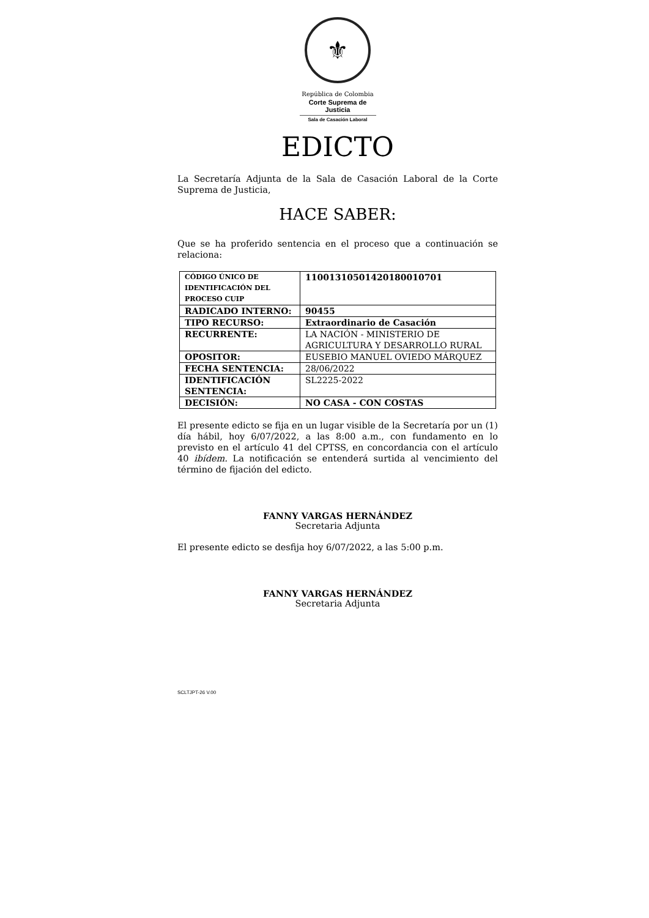⚜
República de Colombia
Corte Suprema de Justicia
Sala de Casación Laboral
EDICTO
La Secretaría Adjunta de la Sala de Casación Laboral de la Corte Suprema de Justicia,
HACE SABER:
Que se ha proferido sentencia en el proceso que a continuación se relaciona:
| CÓDIGO ÚNICO DE IDENTIFICACIÓN DEL PROCESO CUIP | 11001310501420180010701 |
| RADICADO INTERNO: | 90455 |
| TIPO RECURSO: | Extraordinario de Casación |
| RECURRENTE: | LA NACIÓN - MINISTERIO DE AGRICULTURA Y DESARROLLO RURAL |
| OPOSITOR: | EUSEBIO MANUEL OVIEDO MÁRQUEZ |
| FECHA SENTENCIA: | 28/06/2022 |
| IDENTIFICACIÓN SENTENCIA: | SL2225-2022 |
| DECISIÓN: | NO CASA - CON COSTAS |
El presente edicto se fija en un lugar visible de la Secretaría por un (1) día hábil, hoy 6/07/2022, a las 8:00 a.m., con fundamento en lo previsto en el artículo 41 del CPTSS, en concordancia con el artículo 40 ibídem. La notificación se entenderá surtida al vencimiento del término de fijación del edicto.
FANNY VARGAS HERNÁNDEZ
Secretaria Adjunta
El presente edicto se desfija hoy 6/07/2022, a las 5:00 p.m.
FANNY VARGAS HERNÁNDEZ
Secretaria Adjunta
SCLTJPT-26 V.00